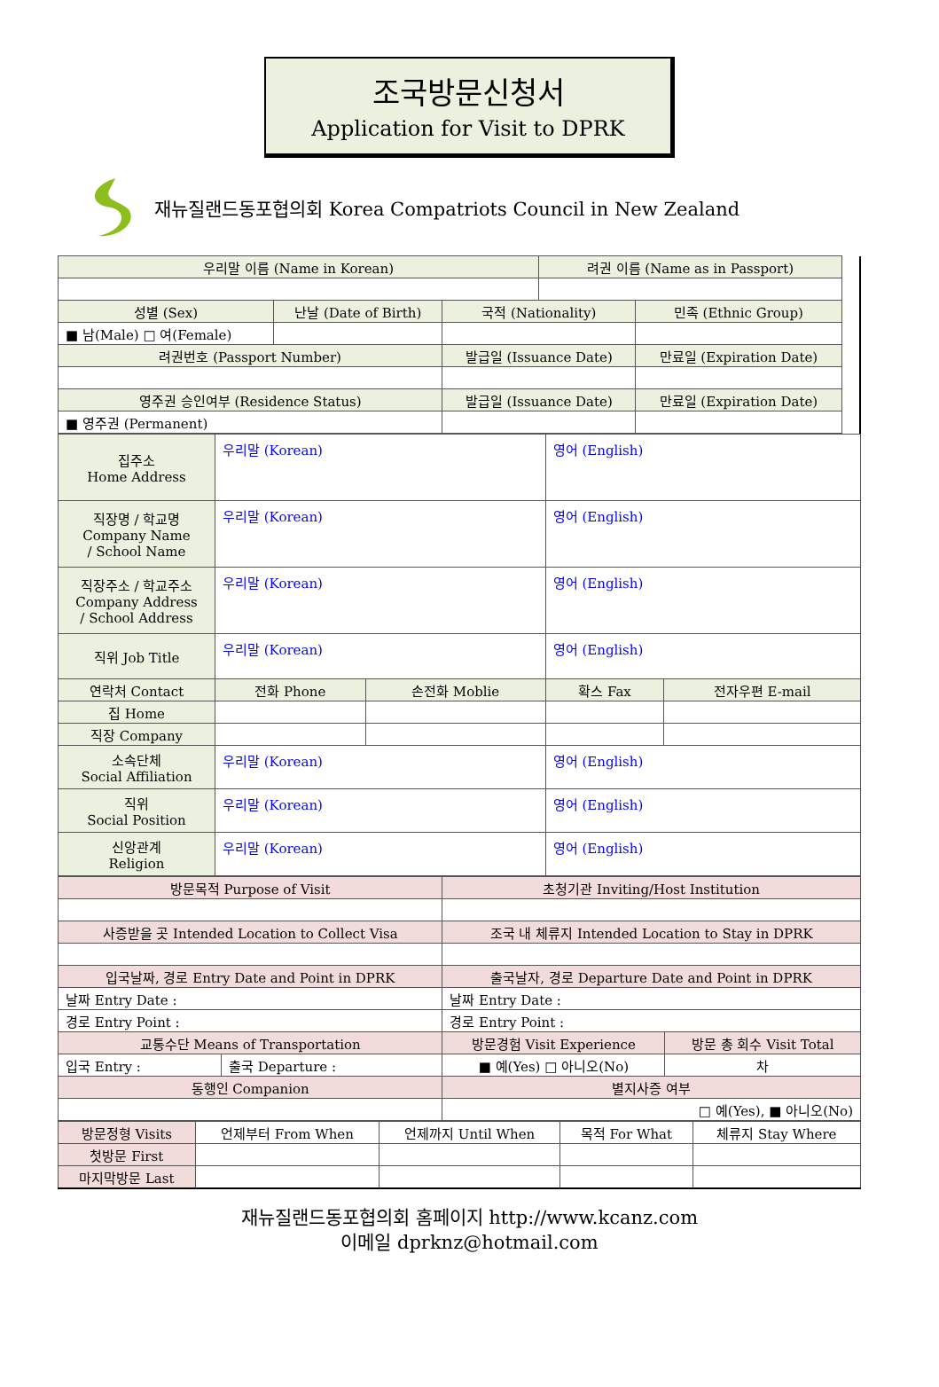조국방문신청서
Application for Visit to DPRK
재뉴질랜드동포협의회 Korea Compatriots Council in New Zealand
| 우리말 이름 (Name in Korean) | | | 려권 이름 (Name as in Passport) | | |
| 성별 (Sex) | 난날 (Date of Birth) | 국적 (Nationality) | | 민족 (Ethnic Group) | |
| ■ 남(Male) □ 여(Female) | | | | | |
| 려권번호 (Passport Number) | | 발급일 (Issuance Date) | | 만료일 (Expiration Date) | |
| 영주권 승인여부 (Residence Status) | | 발급일 (Issuance Date) | | 만료일 (Expiration Date) | |
| ■ 영주권 (Permanent) | | | | | |
| 집주소 Home Address | 우리말 (Korean) | | 영어 (English) | |
| 직장명 / 학교명 Company Name / School Name | 우리말 (Korean) | | 영어 (English) | |
| 직장주소 / 학교주소 Company Address / School Address | 우리말 (Korean) | | 영어 (English) | |
| 직위 Job Title | 우리말 (Korean) | | 영어 (English) | |
| 연락처 Contact | 전화 Phone | 손전화 Moblie | 확스 Fax | 전자우편 E-mail |
| 집 Home | | | | |
| 직장 Company | | | | |
| 소속단체 Social Affiliation | 우리말 (Korean) | | 영어 (English) | |
| 직위 Social Position | 우리말 (Korean) | | 영어 (English) | |
| 신앙관계 Religion | 우리말 (Korean) | | 영어 (English) | |
| 방문목적 Purpose of Visit | | 초청기관 Inviting/Host Institution | |
| 사증받을 곳 Intended Location to Collect Visa | | 조국 내 체류지 Intended Location to Stay in DPRK | |
| 입국날짜, 경로 Entry Date and Point in DPRK | | 출국날자, 경로 Departure Date and Point in DPRK | |
| 날짜 Entry Date : | | 날짜 Entry Date : | |
| 경로 Entry Point : | | 경로 Entry Point : | |
| 교통수단 Means of Transportation | | 방문경험 Visit Experience | 방문 총 회수 Visit Total |
| 입국 Entry : | 출국 Departure : | ■ 예(Yes) □ 아니오(No) | 차 |
| 동행인 Companion | | 별지사증 여부 | |
| | | □ 예(Yes), ■ 아니오(No) | |
| 방문정형 Visits | 언제부터 From When | 언제까지 Until When | 목적 For What | 체류지 Stay Where |
| 첫방문 First | | | | |
| 마지막방문 Last | | | | |
재뉴질랜드동포협의회 홈페이지 http://www.kcanz.com
이메일 dprknz@hotmail.com